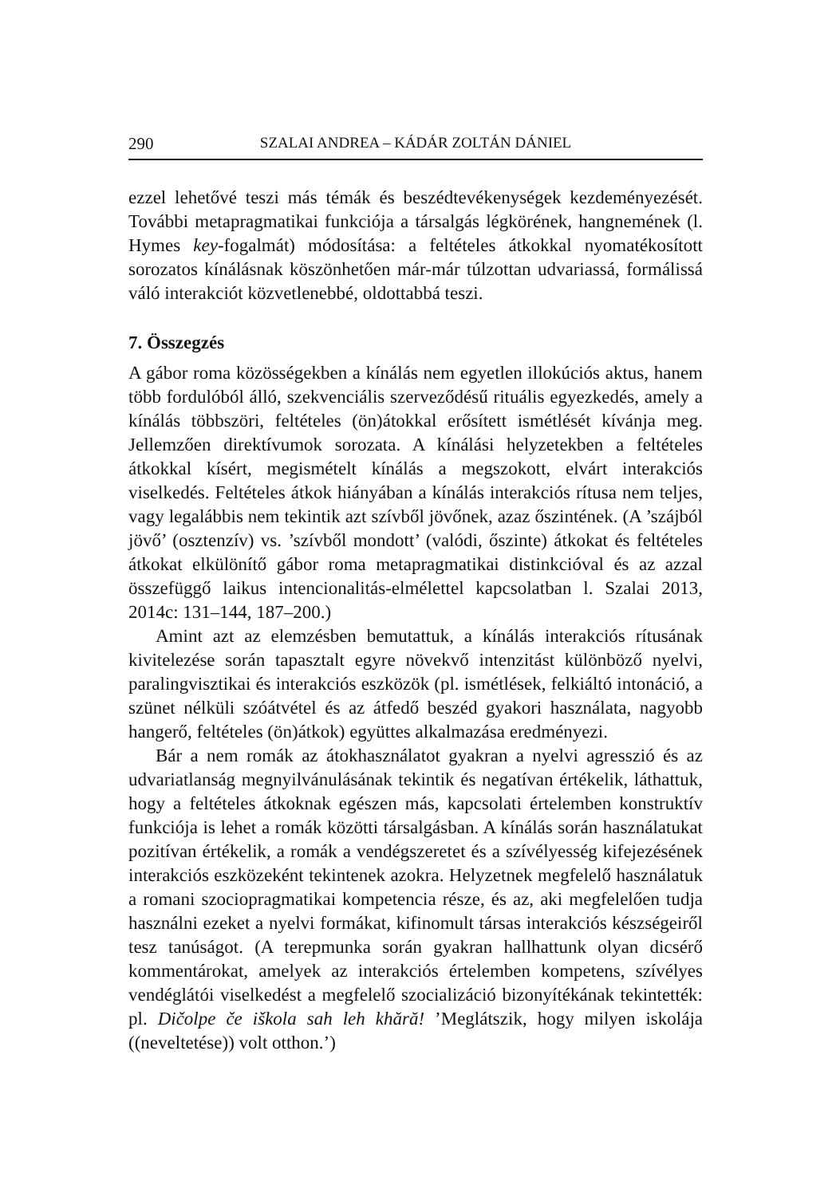290 SZALAI ANDREA – KÁDÁR ZOLTÁN DÁNIEL
ezzel lehetővé teszi más témák és beszédtevékenységek kezdeményezését. További metapragmatikai funkciója a társalgás légkörének, hangnemének (l. Hymes key-fogalmát) módosítása: a feltételes átkokkal nyomatékosított sorozatos kínálásnak köszönhetően már-már túlzottan udvariassá, formálissá váló interakciót közvetlenebbé, oldottabbá teszi.
7. Összegzés
A gábor roma közösségekben a kínálás nem egyetlen illokúciós aktus, hanem több fordulóból álló, szekvenciális szerveződésű rituális egyezkedés, amely a kínálás többszöri, feltételes (ön)átokkal erősített ismétlését kívánja meg. Jellemzően direktívumok sorozata. A kínálási helyzetekben a feltételes átkokkal kísért, megismételt kínálás a megszokott, elvárt interakciós viselkedés. Feltételes átkok hiányában a kínálás interakciós rítusa nem teljes, vagy legalábbis nem tekintik azt szívből jövőnek, azaz őszintének. (A ’szájból jövő’ (osztenzív) vs. ’szívből mondott’ (valódi, őszinte) átkokat és feltételes átkokat elkülönítő gábor roma metapragmatikai distinkcióval és az azzal összefüggő laikus intencionalitás-elmélettel kapcsolatban l. Szalai 2013, 2014c: 131–144, 187–200.)
Amint azt az elemzésben bemutattuk, a kínálás interakciós rítusának kivitelezése során tapasztalt egyre növekvő intenzitást különböző nyelvi, paralingvisztikai és interakciós eszközök (pl. ismétlések, felkiáltó intonáció, a szünet nélküli szóátvétel és az átfedő beszéd gyakori használata, nagyobb hangerő, feltételes (ön)átkok) együttes alkalmazása eredményezi.
Bár a nem romák az átokhasználatot gyakran a nyelvi agresszió és az udvariatlanság megnyilvánulásának tekintik és negatívan értékelik, láthattuk, hogy a feltételes átkoknak egészen más, kapcsolati értelemben konstruktív funkciója is lehet a romák közötti társalgásban. A kínálás során használatukat pozitívan értékelik, a romák a vendégszeretet és a szívélyesség kifejezésének interakciós eszközeként tekintenek azokra. Helyzetnek megfelelő használatuk a romani szociopragmatikai kompetencia része, és az, aki megfelelően tudja használni ezeket a nyelvi formákat, kifinomult társas interakciós készségeiről tesz tanúságot. (A terepmunka során gyakran hallhattunk olyan dicsérő kommentárokat, amelyek az interakciós értelemben kompetens, szívélyes vendéglátói viselkedést a megfelelő szocializáció bizonyítékának tekintették: pl. Dičolpe če iškola sah leh khără! ’Meglátszik, hogy milyen iskolája ((neveltetése)) volt otthon.’)